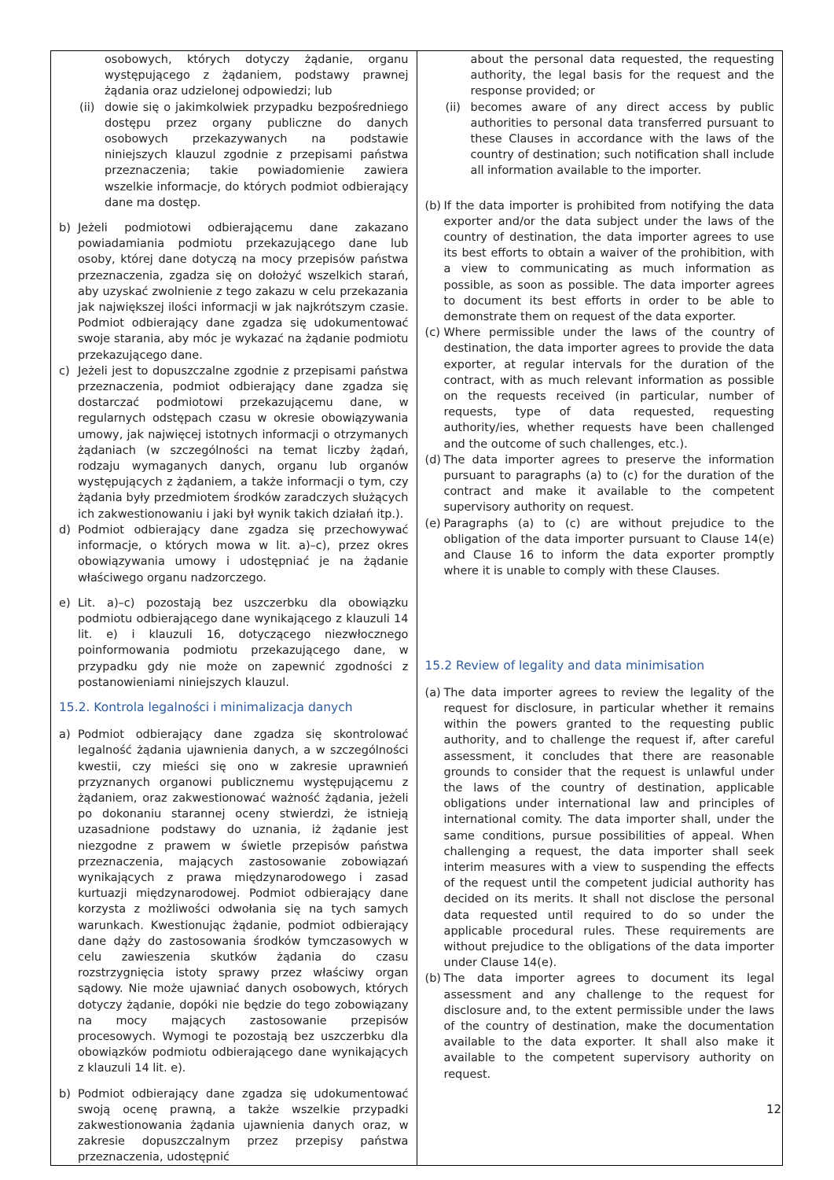| osobowych, których dotyczy żądanie, organu występującego z żądaniem, podstawy prawnej żądania oraz udzielonej odpowiedzi; lub (ii) dowie się o jakimkolwiek przypadku bezpośredniego dostępu przez organy publiczne do danych osobowych przekazywanych na podstawie niniejszych klauzul zgodnie z przepisami państwa przeznaczenia; takie powiadomienie zawiera wszelkie informacje, do których podmiot odbierający dane ma dostęp. b) Jeżeli podmiotowi odbierającemu dane zakazano powiadamiania podmiotu przekazującego dane lub osoby, której dane dotyczą na mocy przepisów państwa przeznaczenia, zgadza się on dołożyć wszelkich starań, aby uzyskać zwolnienie z tego zakazu w celu przekazania jak największej ilości informacji w jak najkrótszym czasie. Podmiot odbierający dane zgadza się udokumentować swoje starania, aby móc je wykazać na żądanie podmiotu przekazującego dane. c) Jeżeli jest to dopuszczalne zgodnie z przepisami państwa przeznaczenia, podmiot odbierający dane zgadza się dostarczać podmiotowi przekazującemu dane, w regularnych odstępach czasu w okresie obowiązywania umowy, jak najwięcej istotnych informacji o otrzymanych żądaniach (w szczególności na temat liczby żądań, rodzaju wymaganych danych, organu lub organów występujących z żądaniem, a także informacji o tym, czy żądania były przedmiotem środków zaradczych służących ich zakwestionowaniu i jaki był wynik takich działań itp.). d) Podmiot odbierający dane zgadza się przechowywać informacje, o których mowa w lit. a)–c), przez okres obowiązywania umowy i udostępniać je na żądanie właściwego organu nadzorczego. e) Lit. a)–c) pozostają bez uszczerbku dla obowiązku podmiotu odbierającego dane wynikającego z klauzuli 14 lit. e) i klauzuli 16, dotyczącego niezwłocznego poinformowania podmiotu przekazującego dane, w przypadku gdy nie może on zapewnić zgodności z postanowieniami niniejszych klauzul. 15.2. Kontrola legalności i minimalizacja danych a) Podmiot odbierający dane zgadza się skontrolować legalność żądania ujawnienia danych, a w szczególności kwestii, czy mieści się ono w zakresie uprawnień przyznanych organowi publicznemu występującemu z żądaniem, oraz zakwestionować ważność żądania, jeżeli po dokonaniu starannej oceny stwierdzi, że istnieją uzasadnione podstawy do uznania, iż żądanie jest niezgodne z prawem w świetle przepisów państwa przeznaczenia, mających zastosowanie zobowiązań wynikających z prawa międzynarodowego i zasad kurtuazji międzynarodowej. Podmiot odbierający dane korzysta z możliwości odwołania się na tych samych warunkach. Kwestionując żądanie, podmiot odbierający dane dąży do zastosowania środków tymczasowych w celu zawieszenia skutków żądania do czasu rozstrzygnięcia istoty sprawy przez właściwy organ sądowy. Nie może ujawniać danych osobowych, których dotyczy żądanie, dopóki nie będzie do tego zobowiązany na mocy mających zastosowanie przepisów procesowych. Wymogi te pozostają bez uszczerbku dla obowiązków podmiotu odbierającego dane wynikających z klauzuli 14 lit. e). b) Podmiot odbierający dane zgadza się udokumentować swoją ocenę prawną, a także wszelkie przypadki zakwestionowania żądania ujawnienia danych oraz, w zakresie dopuszczalnym przez przepisy państwa przeznaczenia, udostępnić | about the personal data requested, the requesting authority, the legal basis for the request and the response provided; or (ii) becomes aware of any direct access by public authorities to personal data transferred pursuant to these Clauses in accordance with the laws of the country of destination; such notification shall include all information available to the importer. (b) If the data importer is prohibited from notifying the data exporter and/or the data subject under the laws of the country of destination, the data importer agrees to use its best efforts to obtain a waiver of the prohibition, with a view to communicating as much information as possible, as soon as possible. The data importer agrees to document its best efforts in order to be able to demonstrate them on request of the data exporter. (c) Where permissible under the laws of the country of destination, the data importer agrees to provide the data exporter, at regular intervals for the duration of the contract, with as much relevant information as possible on the requests received (in particular, number of requests, type of data requested, requesting authority/ies, whether requests have been challenged and the outcome of such challenges, etc.). (d) The data importer agrees to preserve the information pursuant to paragraphs (a) to (c) for the duration of the contract and make it available to the competent supervisory authority on request. (e) Paragraphs (a) to (c) are without prejudice to the obligation of the data importer pursuant to Clause 14(e) and Clause 16 to inform the data exporter promptly where it is unable to comply with these Clauses. 15.2 Review of legality and data minimisation (a) The data importer agrees to review the legality of the request for disclosure, in particular whether it remains within the powers granted to the requesting public authority, and to challenge the request if, after careful assessment, it concludes that there are reasonable grounds to consider that the request is unlawful under the laws of the country of destination, applicable obligations under international law and principles of international comity. The data importer shall, under the same conditions, pursue possibilities of appeal. When challenging a request, the data importer shall seek interim measures with a view to suspending the effects of the request until the competent judicial authority has decided on its merits. It shall not disclose the personal data requested until required to do so under the applicable procedural rules. These requirements are without prejudice to the obligations of the data importer under Clause 14(e). (b) The data importer agrees to document its legal assessment and any challenge to the request for disclosure and, to the extent permissible under the laws of the country of destination, make the documentation available to the data exporter. It shall also make it available to the competent supervisory authority on request. |
12